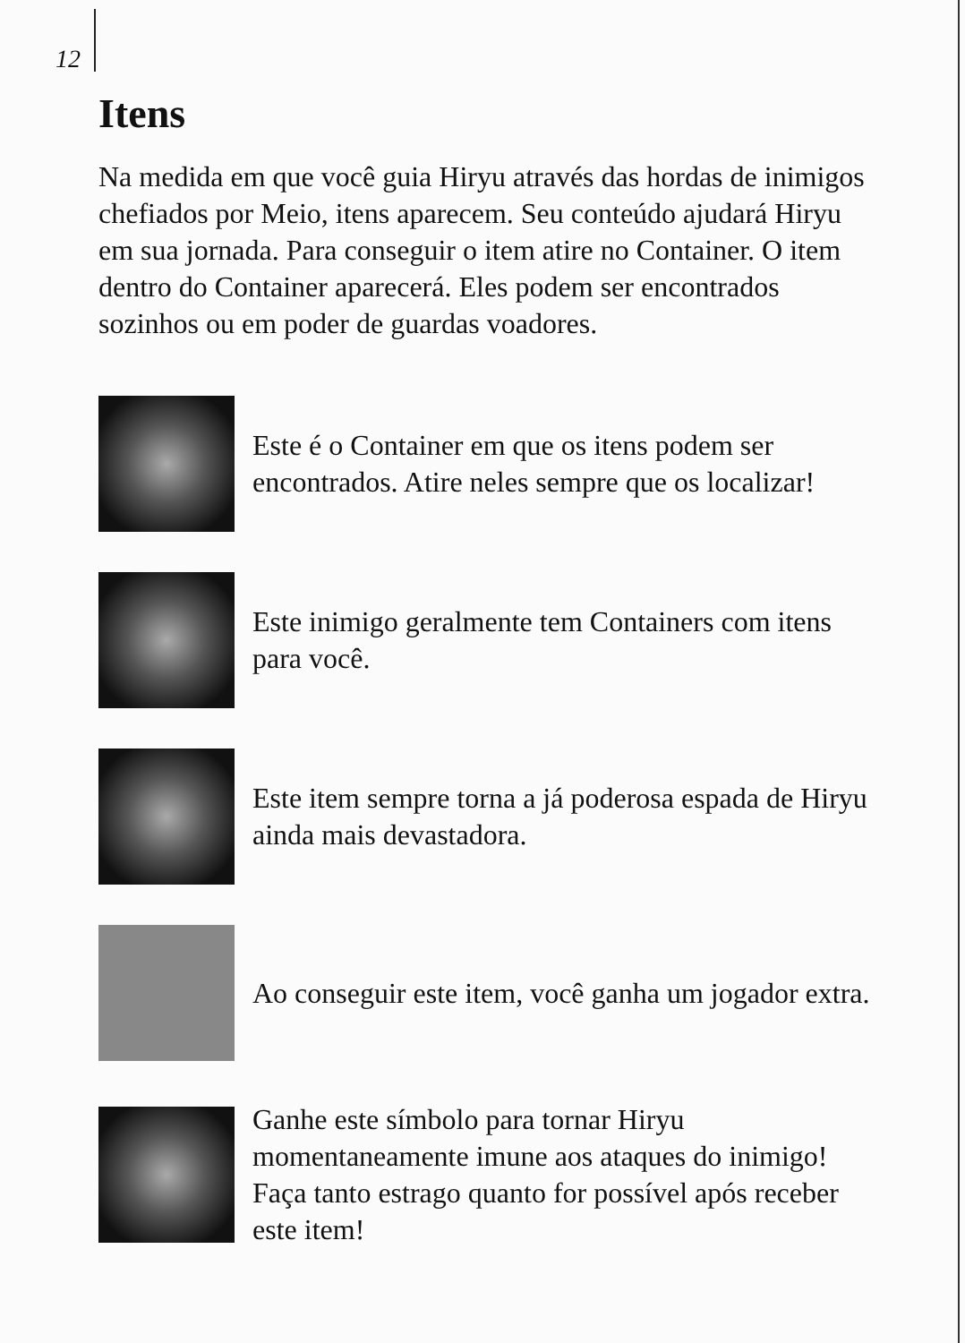12
Itens
Na medida em que você guia Hiryu através das hordas de inimigos chefiados por Meio, itens aparecem. Seu conteúdo ajudará Hiryu em sua jornada. Para conseguir o item atire no Container. O item dentro do Container aparecerá. Eles podem ser encontrados sozinhos ou em poder de guardas voadores.
Este é o Container em que os itens podem ser encontrados. Atire neles sempre que os localizar!
Este inimigo geralmente tem Containers com itens para você.
Este item sempre torna a já poderosa espada de Hiryu ainda mais devastadora.
Ao conseguir este item, você ganha um jogador extra.
Ganhe este símbolo para tornar Hiryu momentaneamente imune aos ataques do inimigo! Faça tanto estrago quanto for possível após receber este item!